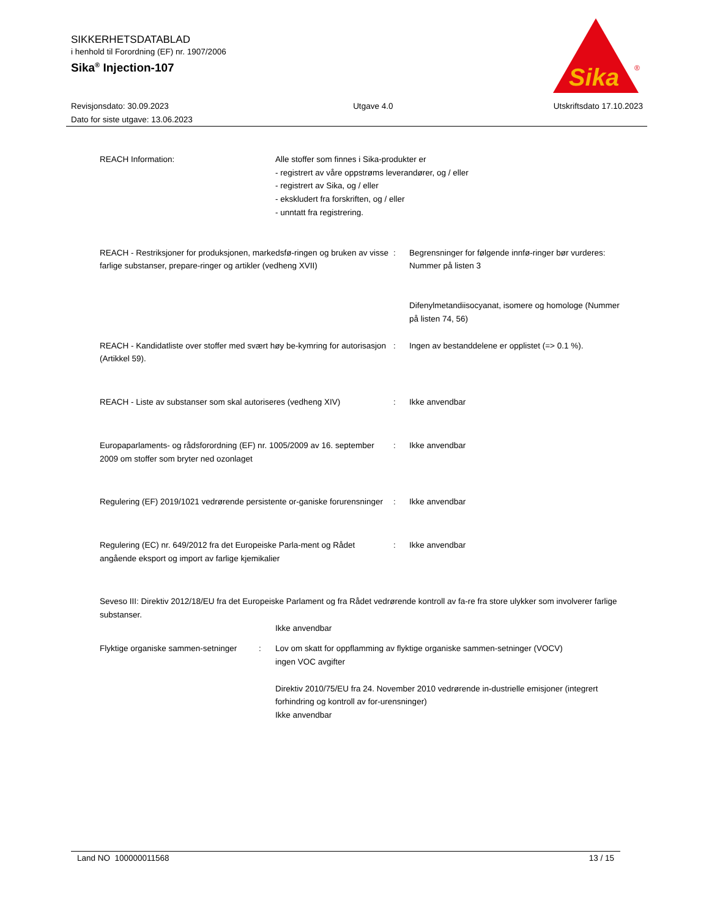SIKKERHETSDATABLAD
i henhold til Forordning (EF) nr. 1907/2006
Sika<sup>®</sup> Injection-107
Sika
®
Revisjonsdato: 30.09.2023
Dato for siste utgave: 13.06.2023
Utgave 4.0 Utskriftsdato 17.10.2023
REACH Information: Alle stoffer som finnes i Sika-produkter er
- registrert av våre oppstrøms leverandører, og / eller
- registrert av Sika, og / eller
- ekskludert fra forskriften, og / eller
- unntatt fra registrering.
REACH - Restriksjoner for produksjonen, markedsfø-ringen og bruken av visse farlige substanser, prepare-ringer og artikler (vedheng XVII)
: Begrensninger for følgende innfø-ringer bør vurderes:
Nummer på listen 3
Difenylmetandiisocyanat, isomere og homologe (Nummer på listen 74, 56)
REACH - Kandidatliste over stoffer med svært høy be-kymring for autorisasjon (Artikkel 59).
: Ingen av bestanddelene er opplistet (=> 0.1 %).
REACH - Liste av substanser som skal autoriseres (vedheng XIV)
: Ikke anvendbar
Europaparlaments- og rådsforordning (EF) nr. 1005/2009 av 16. september 2009 om stoffer som bryter ned ozonlaget
: Ikke anvendbar
Regulering (EF) 2019/1021 vedrørende persistente or-ganiske forurensninger
: Ikke anvendbar
Regulering (EC) nr. 649/2012 fra det Europeiske Parla-ment og Rådet angående eksport og import av farlige kjemikalier
: Ikke anvendbar
Seveso III: Direktiv 2012/18/EU fra det Europeiske Parlament og fra Rådet vedrørende kontroll av fa-re fra store ulykker som involverer farlige substanser.
Ikke anvendbar
Flyktige organiske sammen-setninger
: Lov om skatt for oppflamming av flyktige organiske sammen-setninger (VOCV)
ingen VOC avgifter
Direktiv 2010/75/EU fra 24. November 2010 vedrørende in-dustrielle emisjoner (integrert forhindring og kontroll av for-urensninger)
Ikke anvendbar
Land NO 100000011568 13 / 15